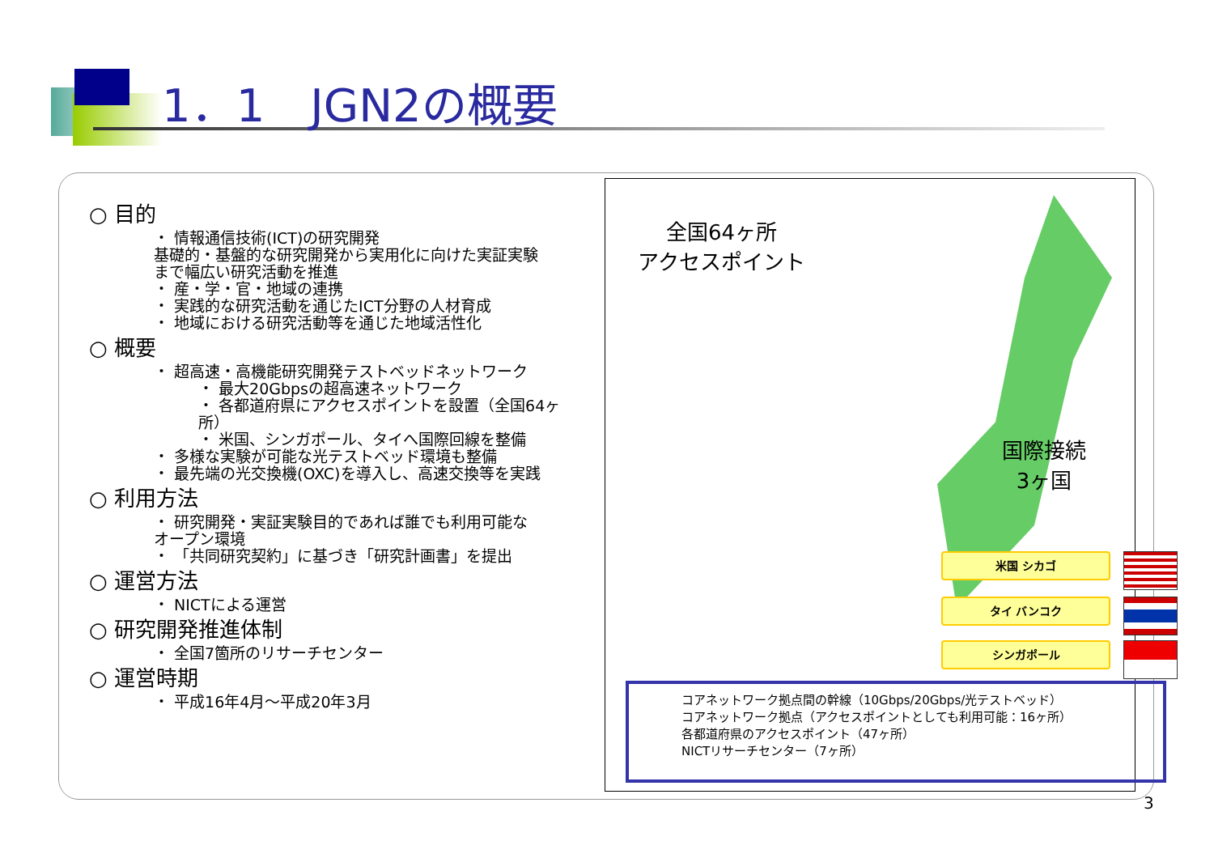1．1　JGN2の概要
○ 目的
・ 情報通信技術(ICT)の研究開発
基礎的・基盤的な研究開発から実用化に向けた実証実験
まで幅広い研究活動を推進
・ 産・学・官・地域の連携
・ 実践的な研究活動を通じたICT分野の人材育成
・ 地域における研究活動等を通じた地域活性化
○ 概要
・ 超高速・高機能研究開発テストベッドネットワーク
・ 最大20Gbpsの超高速ネットワーク
・ 各都道府県にアクセスポイントを設置（全国64ヶ所）
・ 米国、シンガポール、タイへ国際回線を整備
・ 多様な実験が可能な光テストベッド環境も整備
・ 最先端の光交換機(OXC)を導入し、高速交換等を実践
○ 利用方法
・ 研究開発・実証実験目的であれば誰でも利用可能な
オープン環境
・ 「共同研究契約」に基づき「研究計画書」を提出
○ 運営方法
・ NICTによる運営
○ 研究開発推進体制
・ 全国7箇所のリサーチセンター
○ 運営時期
・ 平成16年4月～平成20年3月
全国64ヶ所
アクセスポイント
国際接続
3ヶ国
米国 シカゴ
タイ バンコク
シンガポール
コアネットワーク拠点間の幹線（10Gbps/20Gbps/光テストベッド）
コアネットワーク拠点（アクセスポイントとしても利用可能：16ヶ所）
各都道府県のアクセスポイント（47ヶ所）
NICTリサーチセンター（7ヶ所）
3